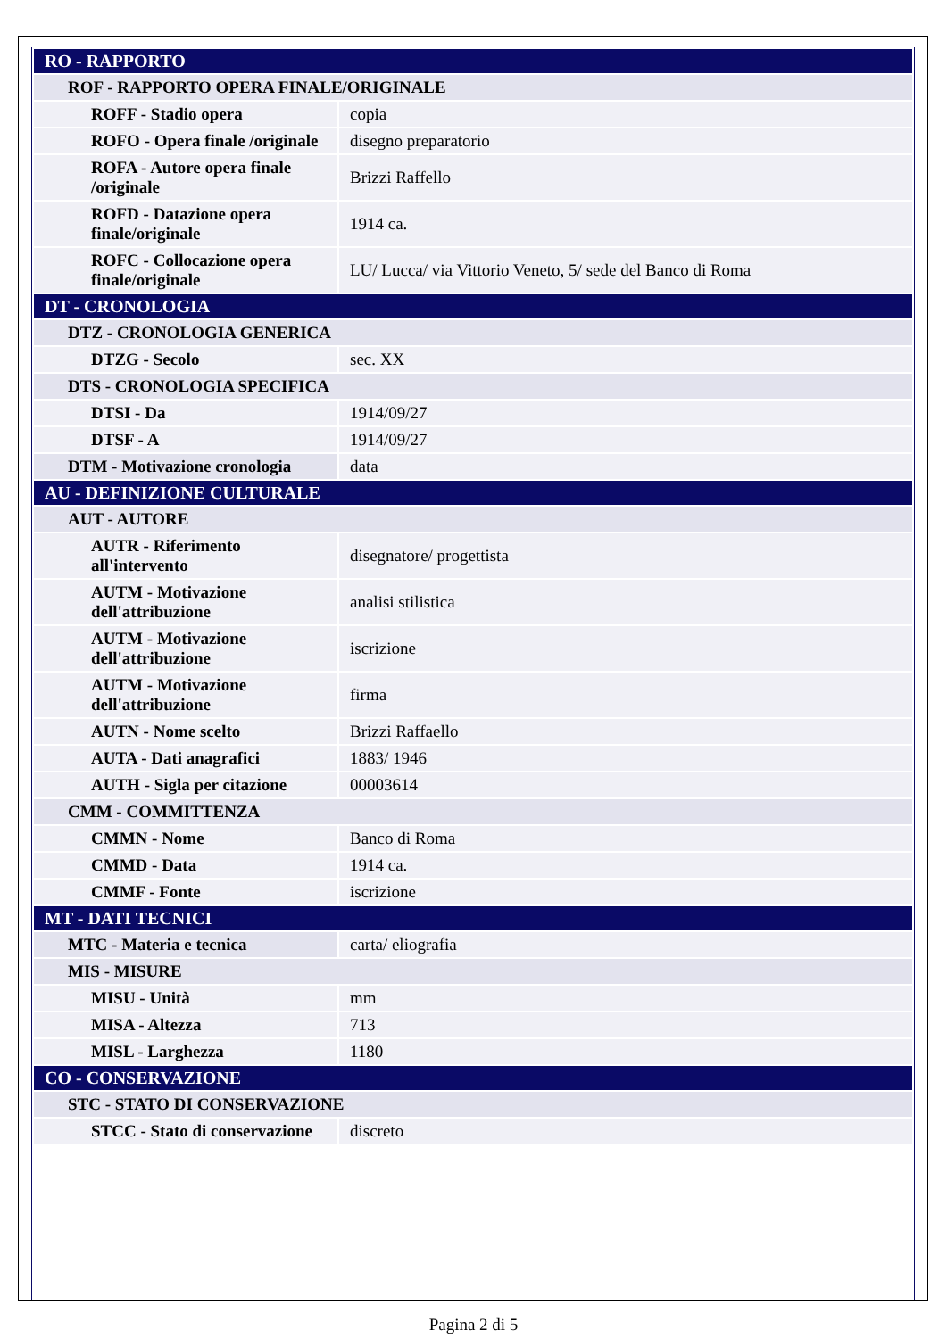| RO - RAPPORTO | |
| ROF - RAPPORTO OPERA FINALE/ORIGINALE | |
| ROFF - Stadio opera | copia |
| ROFO - Opera finale /originale | disegno preparatorio |
| ROFA - Autore opera finale /originale | Brizzi Raffello |
| ROFD - Datazione opera finale/originale | 1914 ca. |
| ROFC - Collocazione opera finale/originale | LU/ Lucca/ via Vittorio Veneto, 5/ sede del Banco di Roma |
| DT - CRONOLOGIA | |
| DTZ - CRONOLOGIA GENERICA | |
| DTZG - Secolo | sec. XX |
| DTS - CRONOLOGIA SPECIFICA | |
| DTSI - Da | 1914/09/27 |
| DTSF - A | 1914/09/27 |
| DTM - Motivazione cronologia | data |
| AU - DEFINIZIONE CULTURALE | |
| AUT - AUTORE | |
| AUTR - Riferimento all'intervento | disegnatore/ progettista |
| AUTM - Motivazione dell'attribuzione | analisi stilistica |
| AUTM - Motivazione dell'attribuzione | iscrizione |
| AUTM - Motivazione dell'attribuzione | firma |
| AUTN - Nome scelto | Brizzi Raffaello |
| AUTA - Dati anagrafici | 1883/ 1946 |
| AUTH - Sigla per citazione | 00003614 |
| CMM - COMMITTENZA | |
| CMMN - Nome | Banco di Roma |
| CMMD - Data | 1914 ca. |
| CMMF - Fonte | iscrizione |
| MT - DATI TECNICI | |
| MTC - Materia e tecnica | carta/ eliografia |
| MIS - MISURE | |
| MISU - Unità | mm |
| MISA - Altezza | 713 |
| MISL - Larghezza | 1180 |
| CO - CONSERVAZIONE | |
| STC - STATO DI CONSERVAZIONE | |
| STCC - Stato di conservazione | discreto |
Pagina 2 di 5